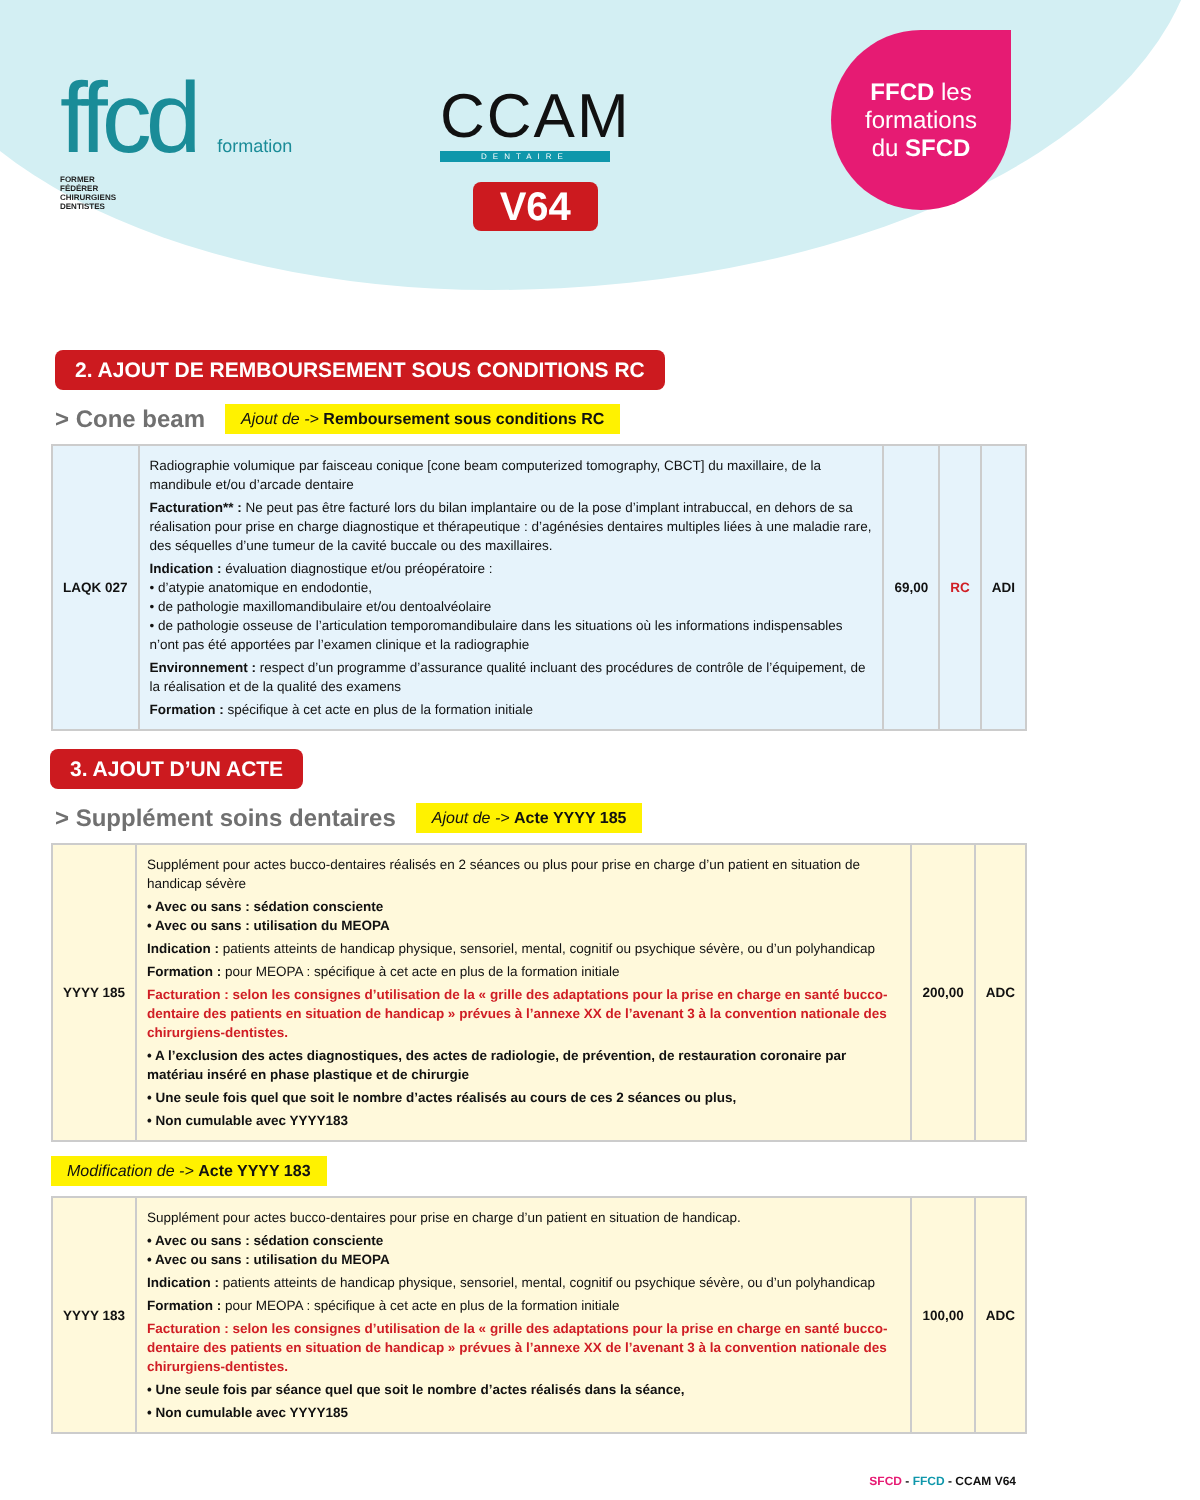ffcd formation
FORMER
FÉDÉRER
CHIRURGIENS
DENTISTES
CCAM
DENTAIRE
V64
FFCD les
formations
du SFCD
2. AJOUT DE REMBOURSEMENT SOUS CONDITIONS RC
> Cone beam
Ajout de -> Remboursement sous conditions RC
| LAQK 027 | Radiographie volumique par faisceau conique [cone beam computerized tomography, CBCT] du maxillaire, de la mandibule et/ou d’arcade dentaire Facturation** : Ne peut pas être facturé lors du bilan implantaire ou de la pose d’implant intrabuccal, en dehors de sa réalisation pour prise en charge diagnostique et thérapeutique : d’agénésies dentaires multiples liées à une maladie rare, des séquelles d’une tumeur de la cavité buccale ou des maxillaires. Indication : évaluation diagnostique et/ou préopératoire : • d’atypie anatomique en endodontie, • de pathologie maxillomandibulaire et/ou dentoalvéolaire • de pathologie osseuse de l’articulation temporomandibulaire dans les situations où les informations indispensables n’ont pas été apportées par l’examen clinique et la radiographie Environnement : respect d’un programme d’assurance qualité incluant des procédures de contrôle de l’équipement, de la réalisation et de la qualité des examens Formation : spécifique à cet acte en plus de la formation initiale | 69,00 | RC | ADI |
3. AJOUT D’UN ACTE
> Supplément soins dentaires
Ajout de -> Acte YYYY 185
| YYYY 185 | Supplément pour actes bucco-dentaires réalisés en 2 séances ou plus pour prise en charge d’un patient en situation de handicap sévère • Avec ou sans : sédation consciente • Avec ou sans : utilisation du MEOPA Indication : patients atteints de handicap physique, sensoriel, mental, cognitif ou psychique sévère, ou d’un polyhandicap Formation : pour MEOPA : spécifique à cet acte en plus de la formation initiale Facturation : selon les consignes d’utilisation de la « grille des adaptations pour la prise en charge en santé bucco-dentaire des patients en situation de handicap » prévues à l’annexe XX de l’avenant 3 à la convention nationale des chirurgiens-dentistes. • A l’exclusion des actes diagnostiques, des actes de radiologie, de prévention, de restauration coronaire par matériau inséré en phase plastique et de chirurgie • Une seule fois quel que soit le nombre d’actes réalisés au cours de ces 2 séances ou plus, • Non cumulable avec YYYY183 | 200,00 | ADC |
Modification de -> Acte YYYY 183
| YYYY 183 | Supplément pour actes bucco-dentaires pour prise en charge d’un patient en situation de handicap. • Avec ou sans : sédation consciente • Avec ou sans : utilisation du MEOPA Indication : patients atteints de handicap physique, sensoriel, mental, cognitif ou psychique sévère, ou d’un polyhandicap Formation : pour MEOPA : spécifique à cet acte en plus de la formation initiale Facturation : selon les consignes d’utilisation de la « grille des adaptations pour la prise en charge en santé bucco-dentaire des patients en situation de handicap » prévues à l’annexe XX de l’avenant 3 à la convention nationale des chirurgiens-dentistes. • Une seule fois par séance quel que soit le nombre d’actes réalisés dans la séance, • Non cumulable avec YYYY185 | 100,00 | ADC |
SFCD - FFCD - CCAM V64